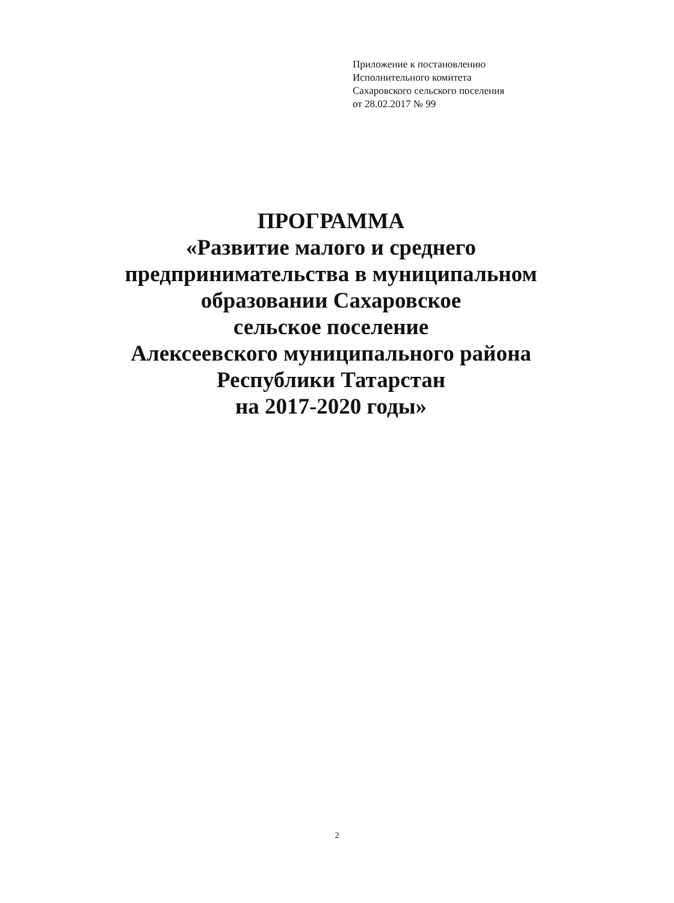Приложение к постановлению
Исполнительного комитета
Сахаровского сельского поселения
от 28.02.2017 № 99
ПРОГРАММА
«Развитие малого и среднего
предпринимательства в муниципальном
образовании Сахаровское
сельское поселение
Алексеевского муниципального района
Республики Татарстан
на 2017-2020 годы»
2